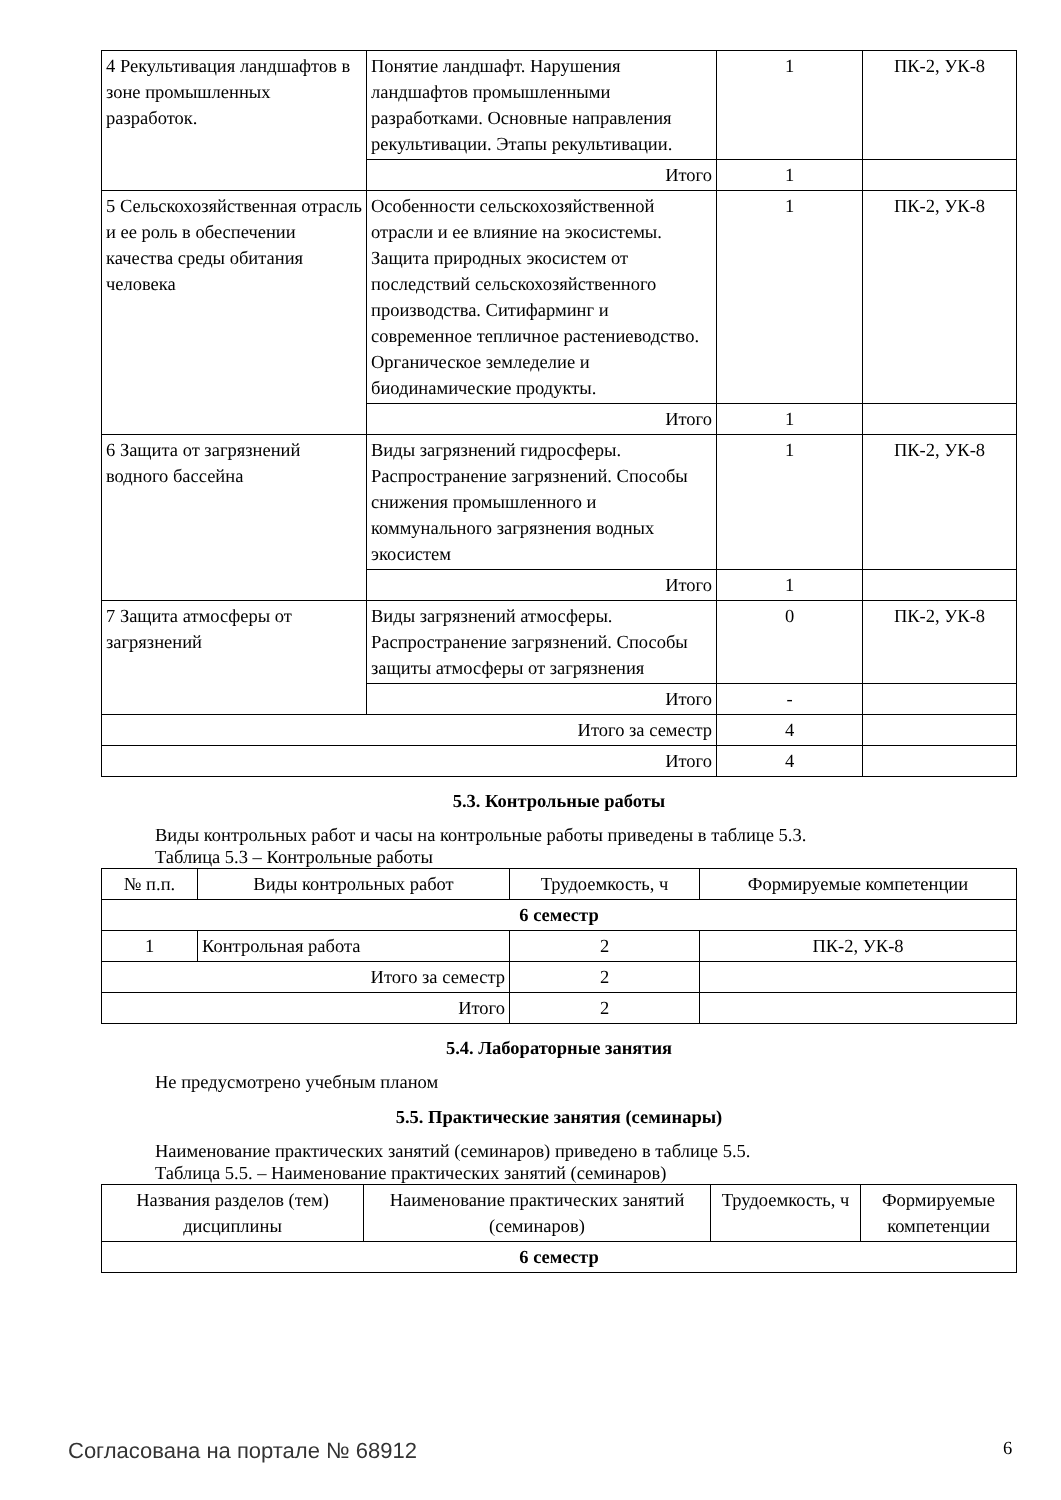| 4 Рекультивация ландшафтов в зоне промышленных разработок. | Понятие ландшафт. Нарушения ландшафтов промышленными разработками. Основные направления рекультивации. Этапы рекультивации. | 1 | ПК-2, УК-8 |
| | Итого | 1 | |
| 5 Сельскохозяйственная отрасль и ее роль в обеспечении качества среды обитания человека | Особенности сельскохозяйственной отрасли и ее влияние на экосистемы. Защита природных экосистем от последствий сельскохозяйственного производства. Ситифарминг и современное тепличное растениеводство. Органическое земледелие и биодинамические продукты. | 1 | ПК-2, УК-8 |
| | Итого | 1 | |
| 6 Защита от загрязнений водного бассейна | Виды загрязнений гидросферы. Распространение загрязнений. Способы снижения промышленного и коммунального загрязнения водных экосистем | 1 | ПК-2, УК-8 |
| | Итого | 1 | |
| 7 Защита атмосферы от загрязнений | Виды загрязнений атмосферы. Распространение загрязнений. Способы защиты атмосферы от загрязнения | 0 | ПК-2, УК-8 |
| | Итого | - | |
| Итого за семестр | | 4 | |
| Итого | | 4 | |
5.3. Контрольные работы
Виды контрольных работ и часы на контрольные работы приведены в таблице 5.3.
Таблица 5.3 – Контрольные работы
| № п.п. | Виды контрольных работ | Трудоемкость, ч | Формируемые компетенции |
| --- | --- | --- | --- |
| 6 семестр | | | |
| 1 | Контрольная работа | 2 | ПК-2, УК-8 |
| Итого за семестр | | 2 | |
| Итого | | 2 | |
5.4. Лабораторные занятия
Не предусмотрено учебным планом
5.5. Практические занятия (семинары)
Наименование практических занятий (семинаров) приведено в таблице 5.5.
Таблица 5.5. – Наименование практических занятий (семинаров)
| Названия разделов (тем) дисциплины | Наименование практических занятий (семинаров) | Трудоемкость, ч | Формируемые компетенции |
| --- | --- | --- | --- |
| 6 семестр | | | |
Согласована на портале № 68912 6